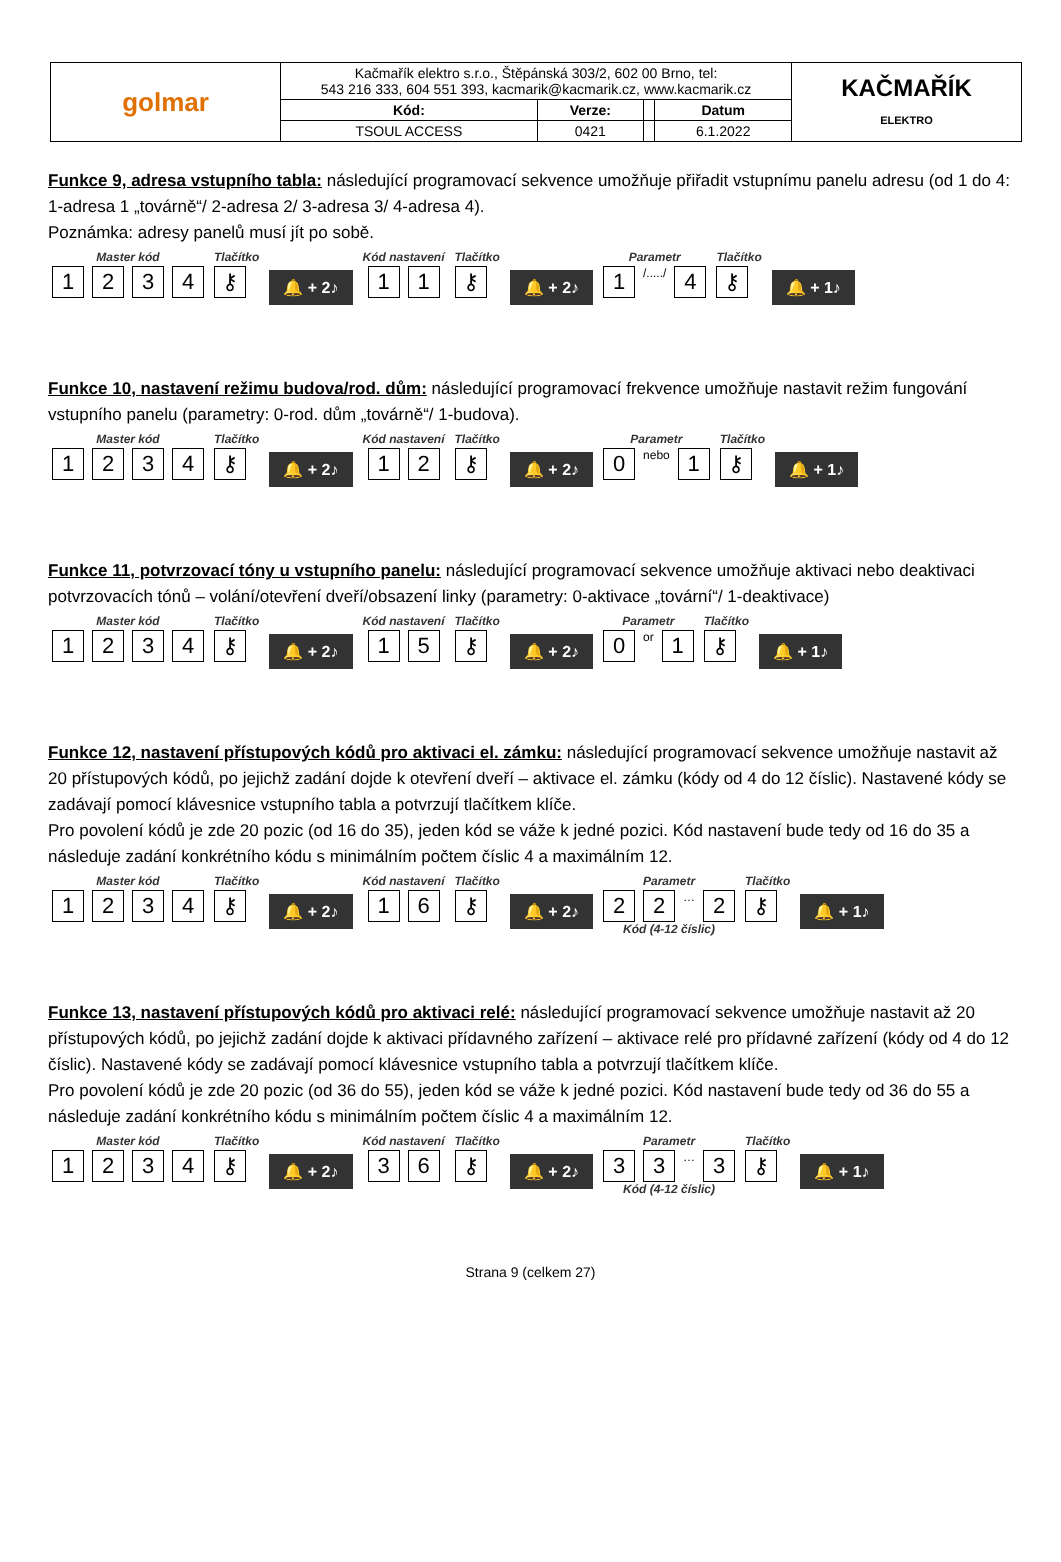| golmar | Kačmařík elektro s.r.o., Štěpánská 303/2, 602 00 Brno, tel: 543 216 333, 604 551 393, kacmarik@kacmarik.cz, www.kacmarik.cz | | | | KAČMAŘÍK ELEKTRO |
| | Kód: | Verze: | | Datum | |
| | TSOUL ACCESS | 0421 | | 6.1.2022 | |
Funkce 9, adresa vstupního tabla: následující programovací sekvence umožňuje přiřadit vstupnímu panelu adresu (od 1 do 4: 1-adresa 1 „továrně“/ 2-adresa 2/ 3-adresa 3/ 4-adresa 4).
Poznámka: adresy panelů musí jít po sobě.
Master kód
1234
Tlačítko
⚷
🔔 + 2♪
Kód nastavení
11
Tlačítko
⚷
🔔 + 2♪
Parametr
1 /...../ 4
Tlačítko
⚷
🔔 + 1♪
Funkce 10, nastavení režimu budova/rod. dům: následující programovací frekvence umožňuje nastavit režim fungování vstupního panelu (parametry: 0-rod. dům „továrně“/ 1-budova).
Master kód
1234
Tlačítko
⚷
🔔 + 2♪
Kód nastavení
12
Tlačítko
⚷
🔔 + 2♪
Parametr
0 nebo 1
Tlačítko
⚷
🔔 + 1♪
Funkce 11, potvrzovací tóny u vstupního panelu: následující programovací sekvence umožňuje aktivaci nebo deaktivaci potvrzovacích tónů – volání/otevření dveří/obsazení linky (parametry: 0-aktivace „tovární“/ 1-deaktivace)
Master kód
1234
Tlačítko
⚷
🔔 + 2♪
Kód nastavení
15
Tlačítko
⚷
🔔 + 2♪
Parametr
0 or 1
Tlačítko
⚷
🔔 + 1♪
Funkce 12, nastavení přístupových kódů pro aktivaci el. zámku: následující programovací sekvence umožňuje nastavit až 20 přístupových kódů, po jejichž zadání dojde k otevření dveří – aktivace el. zámku (kódy od 4 do 12 číslic). Nastavené kódy se zadávají pomocí klávesnice vstupního tabla a potvrzují tlačítkem klíče.
Pro povolení kódů je zde 20 pozic (od 16 do 35), jeden kód se váže k jedné pozici. Kód nastavení bude tedy od 16 do 35 a následuje zadání konkrétního kódu s minimálním počtem číslic 4 a maximálním 12.
Master kód
1234
Tlačítko
⚷
🔔 + 2♪
Kód nastavení
16
Tlačítko
⚷
🔔 + 2♪
Parametr
22 … 2
Kód (4-12 číslic)
Tlačítko
⚷
🔔 + 1♪
Funkce 13, nastavení přístupových kódů pro aktivaci relé: následující programovací sekvence umožňuje nastavit až 20 přístupových kódů, po jejichž zadání dojde k aktivaci přídavného zařízení – aktivace relé pro přídavné zařízení (kódy od 4 do 12 číslic). Nastavené kódy se zadávají pomocí klávesnice vstupního tabla a potvrzují tlačítkem klíče.
Pro povolení kódů je zde 20 pozic (od 36 do 55), jeden kód se váže k jedné pozici. Kód nastavení bude tedy od 36 do 55 a následuje zadání konkrétního kódu s minimálním počtem číslic 4 a maximálním 12.
Master kód
1234
Tlačítko
⚷
🔔 + 2♪
Kód nastavení
36
Tlačítko
⚷
🔔 + 2♪
Parametr
33 … 3
Kód (4-12 číslic)
Tlačítko
⚷
🔔 + 1♪
Strana 9 (celkem 27)